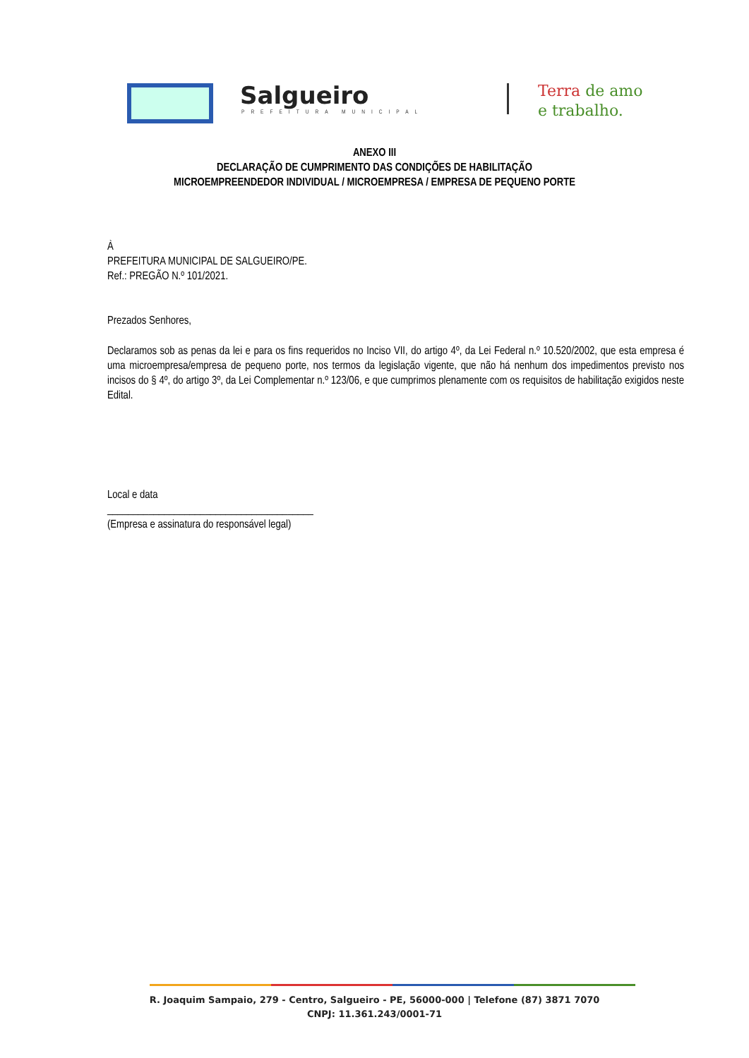Salgueiro
PREFEITURA MUNICIPAL
Terra de amo
e trabalho.
ANEXO III
DECLARAÇÃO DE CUMPRIMENTO DAS CONDIÇÕES DE HABILITAÇÃO
MICROEMPREENDEDOR INDIVIDUAL / MICROEMPRESA / EMPRESA DE PEQUENO PORTE
À
PREFEITURA MUNICIPAL DE SALGUEIRO/PE.
Ref.: PREGÃO N.º 101/2021.
Prezados Senhores,
Declaramos sob as penas da lei e para os fins requeridos no Inciso VII, do artigo 4º, da Lei Federal n.º 10.520/2002, que esta empresa é uma microempresa/empresa de pequeno porte, nos termos da legislação vigente, que não há nenhum dos impedimentos previsto nos incisos do § 4º, do artigo 3º, da Lei Complementar n.º 123/06, e que cumprimos plenamente com os requisitos de habilitação exigidos neste Edital.
Local e data
________________________________________
(Empresa e assinatura do responsável legal)
R. Joaquim Sampaio, 279 - Centro, Salgueiro - PE, 56000-000 | Telefone (87) 3871 7070
CNPJ: 11.361.243/0001-71